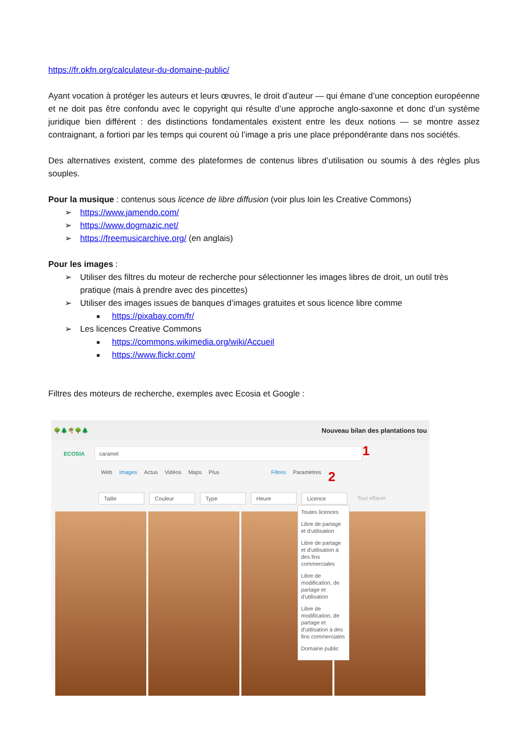https://fr.okfn.org/calculateur-du-domaine-public/
Ayant vocation à protéger les auteurs et leurs œuvres, le droit d’auteur — qui émane d’une conception européenne et ne doit pas être confondu avec le copyright qui résulte d’une approche anglo-saxonne et donc d’un système juridique bien différent : des distinctions fondamentales existent entre les deux notions — se montre assez contraignant, a fortiori par les temps qui courent où l’image a pris une place prépondérante dans nos sociétés.
Des alternatives existent, comme des plateformes de contenus libres d’utilisation ou soumis à des règles plus souples.
Pour la musique : contenus sous licence de libre diffusion (voir plus loin les Creative Commons)
➢ https://www.jamendo.com/
➢ https://www.dogmazic.net/
➢ https://freemusicarchive.org/ (en anglais)
Pour les images :
➢ Utiliser des filtres du moteur de recherche pour sélectionner les images libres de droit, un outil très pratique (mais à prendre avec des pincettes)
➢ Utiliser des images issues de banques d’images gratuites et sous licence libre comme
■ https://pixabay.com/fr/
➢ Les licences Creative Commons
■ https://commons.wikimedia.org/wiki/Accueil
■ https://www.flickr.com/
Filtres des moteurs de recherche, exemples avec Ecosia et Google :
🌳🌲🌴🌳🌲 Nouveau bilan des plantations tou
ECOSIA
caramel
1
Web Images Actus Vidéos Maps Plus Filtres Paramètres 2
Taille Couleur Type Heure Licence Tout effacer
Toutes licences
Libre de partage et d'utilisation
Libre de partage et d'utilisation à des fins commerciales
Libre de modification, de partage et d'utilisation
Libre de modification, de partage et d'utilisation à des fins commerciales
Domaine public